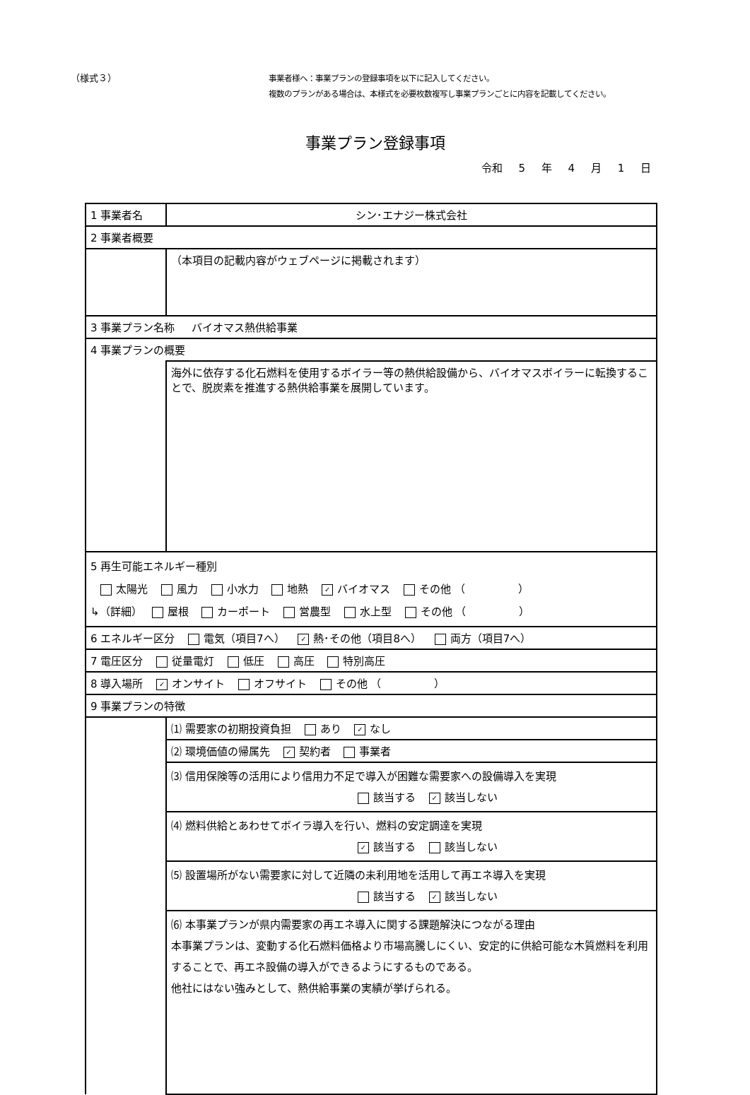（様式３）
事業者様へ：事業プランの登録事項を以下に記入してください。
複数のプランがある場合は、本様式を必要枚数複写し事業プランごとに内容を記載してください。
事業プラン登録事項
令和 5 年 4 月 1 日
| 1 事業者名 | シン･エナジー株式会社 |
| 2 事業者概要 | |
| | （本項目の記載内容がウェブページに掲載されます） |
| 3 事業プラン名称 バイオマス熱供給事業 | |
| 4 事業プランの概要 | |
| | 海外に依存する化石燃料を使用するボイラー等の熱供給設備から、バイオマスボイラーに転換することで、脱炭素を推進する熱供給事業を展開しています。 |
| 5 再生可能エネルギー種別 太陽光 風力 小水力 地熱 ✓ バイオマス その他 （ ） ↳（詳細） 屋根 カーポート 営農型 水上型 その他 （ ） | |
| 6 エネルギー区分 電気（項目7へ） ✓ 熱･その他（項目8へ） 両方（項目7へ） | |
| 7 電圧区分 従量電灯 低圧 高圧 特別高圧 | |
| 8 導入場所 ✓ オンサイト オフサイト その他 （ ） | |
| 9 事業プランの特徴 | |
| | ⑴ 需要家の初期投資負担 あり ✓ なし |
| | ⑵ 環境価値の帰属先 ✓ 契約者 事業者 |
| | ⑶ 信用保険等の活用により信用力不足で導入が困難な需要家への設備導入を実現 該当する ✓ 該当しない |
| | ⑷ 燃料供給とあわせてボイラ導入を行い、燃料の安定調達を実現 ✓ 該当する 該当しない |
| | ⑸ 設置場所がない需要家に対して近隣の未利用地を活用して再エネ導入を実現 該当する ✓ 該当しない |
| | ⑹ 本事業プランが県内需要家の再エネ導入に関する課題解決につながる理由 本事業プランは、変動する化石燃料価格より市場高騰しにくい、安定的に供給可能な木質燃料を利用することで、再エネ設備の導入ができるようにするものである。 他社にはない強みとして、熱供給事業の実績が挙げられる。 |